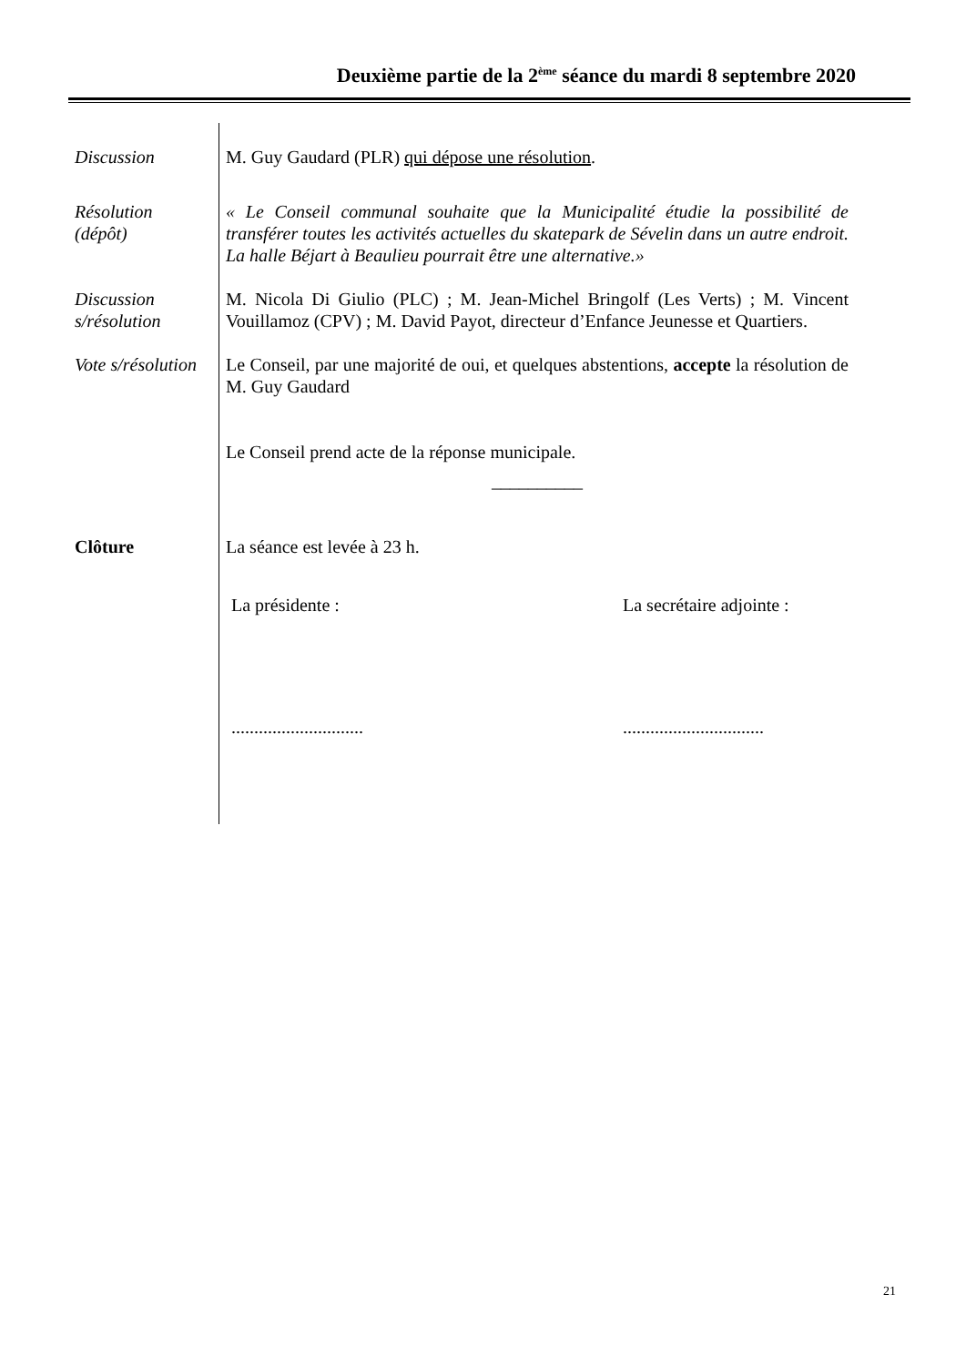Deuxième partie de la 2<sup>ème</sup> séance du mardi 8 septembre 2020
Discussion M. Guy Gaudard (PLR) qui dépose une résolution.
Résolution
(dépôt)
« Le Conseil communal souhaite que la Municipalité étudie la possibilité de transférer toutes les activités actuelles du skatepark de Sévelin dans un autre endroit. La halle Béjart à Beaulieu pourrait être une alternative.»
Discussion
s/résolution
M. Nicola Di Giulio (PLC) ; M. Jean-Michel Bringolf (Les Verts) ; M. Vincent Vouillamoz (CPV) ; M. David Payot, directeur d’Enfance Jeunesse et Quartiers.
Vote s/résolution
Le Conseil, par une majorité de oui, et quelques abstentions, accepte la résolution de M. Guy Gaudard
Le Conseil prend acte de la réponse municipale.
__________
Clôture La séance est levée à 23 h.
La présidente : La secrétaire adjointe :
............................................................
21